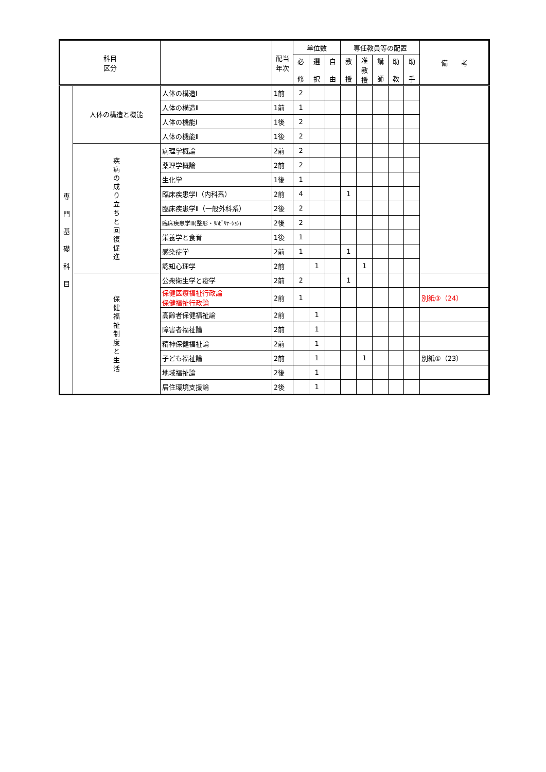| 科目 区分 | | | 配当 年次 | 単位数 | | | 専任教員等の配置 | | | | | 備 考 |
| --- | --- | --- | --- | --- | --- | --- | --- | --- | --- | --- | --- | --- |
| | | | | 必 修 | 選 択 | 自 由 | 教 授 | 准 教 授 | 講 師 | 助 教 | 助 手 | |
| 専 門 基 礎 科 目 | 人体の構造と機能 | 人体の構造Ⅰ | 1前 | 2 | | | | | | | | |
| | | 人体の構造Ⅱ | 1前 | 1 | | | | | | | | |
| | | 人体の機能Ⅰ | 1後 | 2 | | | | | | | | |
| | | 人体の機能Ⅱ | 1後 | 2 | | | | | | | | |
| | 疾 病 の 成 り 立 ち と 回 復 促 進 | 病理学概論 | 2前 | 2 | | | | | | | | |
| | | 薬理学概論 | 2前 | 2 | | | | | | | | |
| | | 生化学 | 1後 | 1 | | | | | | | | |
| | | 臨床疾患学Ⅰ（内科系） | 2前 | 4 | | | 1 | | | | | |
| | | 臨床疾患学Ⅱ（一般外科系） | 2後 | 2 | | | | | | | | |
| | | 臨床疾患学Ⅲ(整形・ﾘﾊﾋﾞﾘﾃｰｼｮﾝ) | 2後 | 2 | | | | | | | | |
| | | 栄養学と食育 | 1後 | 1 | | | | | | | | |
| | | 感染症学 | 2前 | 1 | | | 1 | | | | | |
| | | 認知心理学 | 2前 | | 1 | | | 1 | | | | |
| | 保 健 福 祉 制 度 と 生 活 | 公衆衛生学と疫学 | 2前 | 2 | | | 1 | | | | | |
| | | 保健医療福祉行政論 保健福祉行政論 | 2前 | 1 | | | | | | | | 別紙③（24） |
| | | 高齢者保健福祉論 | 2前 | | 1 | | | | | | | |
| | | 障害者福祉論 | 2前 | | 1 | | | | | | | |
| | | 精神保健福祉論 | 2前 | | 1 | | | | | | | |
| | | 子ども福祉論 | 2前 | | 1 | | | 1 | | | | 別紙①（23） |
| | | 地域福祉論 | 2後 | | 1 | | | | | | | |
| | | 居住環境支援論 | 2後 | | 1 | | | | | | | |